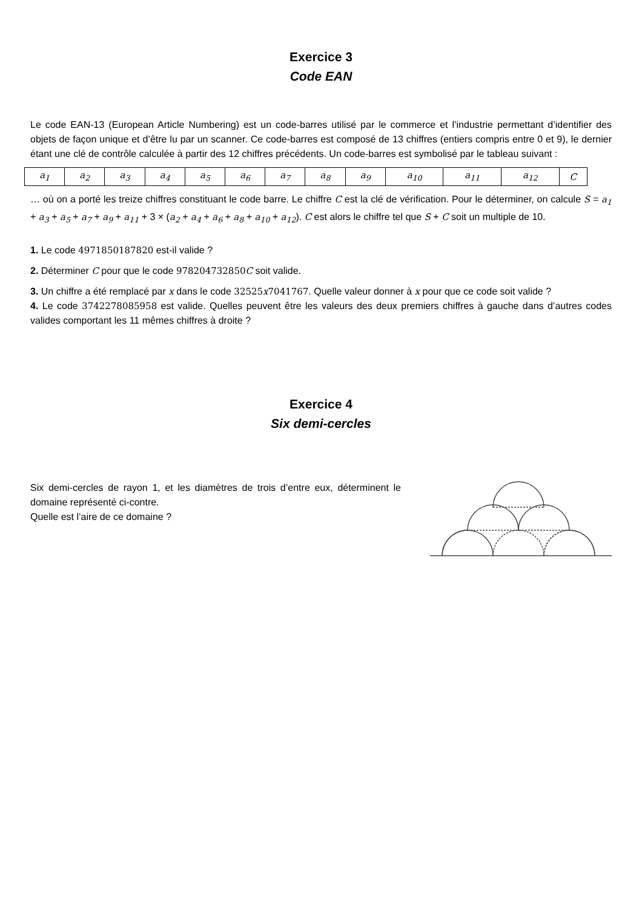Exercice 3
Code EAN
Le code EAN-13 (European Article Numbering) est un code-barres utilisé par le commerce et l’industrie permettant d’identifier des objets de façon unique et d’être lu par un scanner. Ce code-barres est composé de 13 chiffres (entiers compris entre 0 et 9), le dernier étant une clé de contrôle calculée à partir des 12 chiffres précédents. Un code-barres est symbolisé par le tableau suivant :
| a<sub>1</sub> | a<sub>2</sub> | a<sub>3</sub> | a<sub>4</sub> | a<sub>5</sub> | a<sub>6</sub> | a<sub>7</sub> | a<sub>8</sub> | a<sub>9</sub> | a<sub>10</sub> | a<sub>11</sub> | a<sub>12</sub> | C |
… où on a porté les treize chiffres constituant le code barre. Le chiffre C est la clé de vérification. Pour le déterminer, on calcule S = a<sub>1</sub> + a<sub>3</sub> + a<sub>5</sub> + a<sub>7</sub> + a<sub>9</sub> + a<sub>11</sub> + 3 × (a<sub>2</sub> + a<sub>4</sub> + a<sub>6</sub> + a<sub>8</sub> + a<sub>10</sub> + a<sub>12</sub>). C est alors le chiffre tel que S + C soit un multiple de 10.
1. Le code 4971850187820 est-il valide ?
2. Déterminer C pour que le code 978204732850 C soit valide.
3. Un chiffre a été remplacé par x dans le code 32525 x 7041767. Quelle valeur donner à x pour que ce code soit valide ?
4. Le code 3742278085958 est valide. Quelles peuvent être les valeurs des deux premiers chiffres à gauche dans d’autres codes valides comportant les 11 mêmes chiffres à droite ?
Exercice 4
Six demi-cercles
Six demi-cercles de rayon 1, et les diamètres de trois d’entre eux, déterminent le domaine représenté ci-contre.
Quelle est l’aire de ce domaine ?